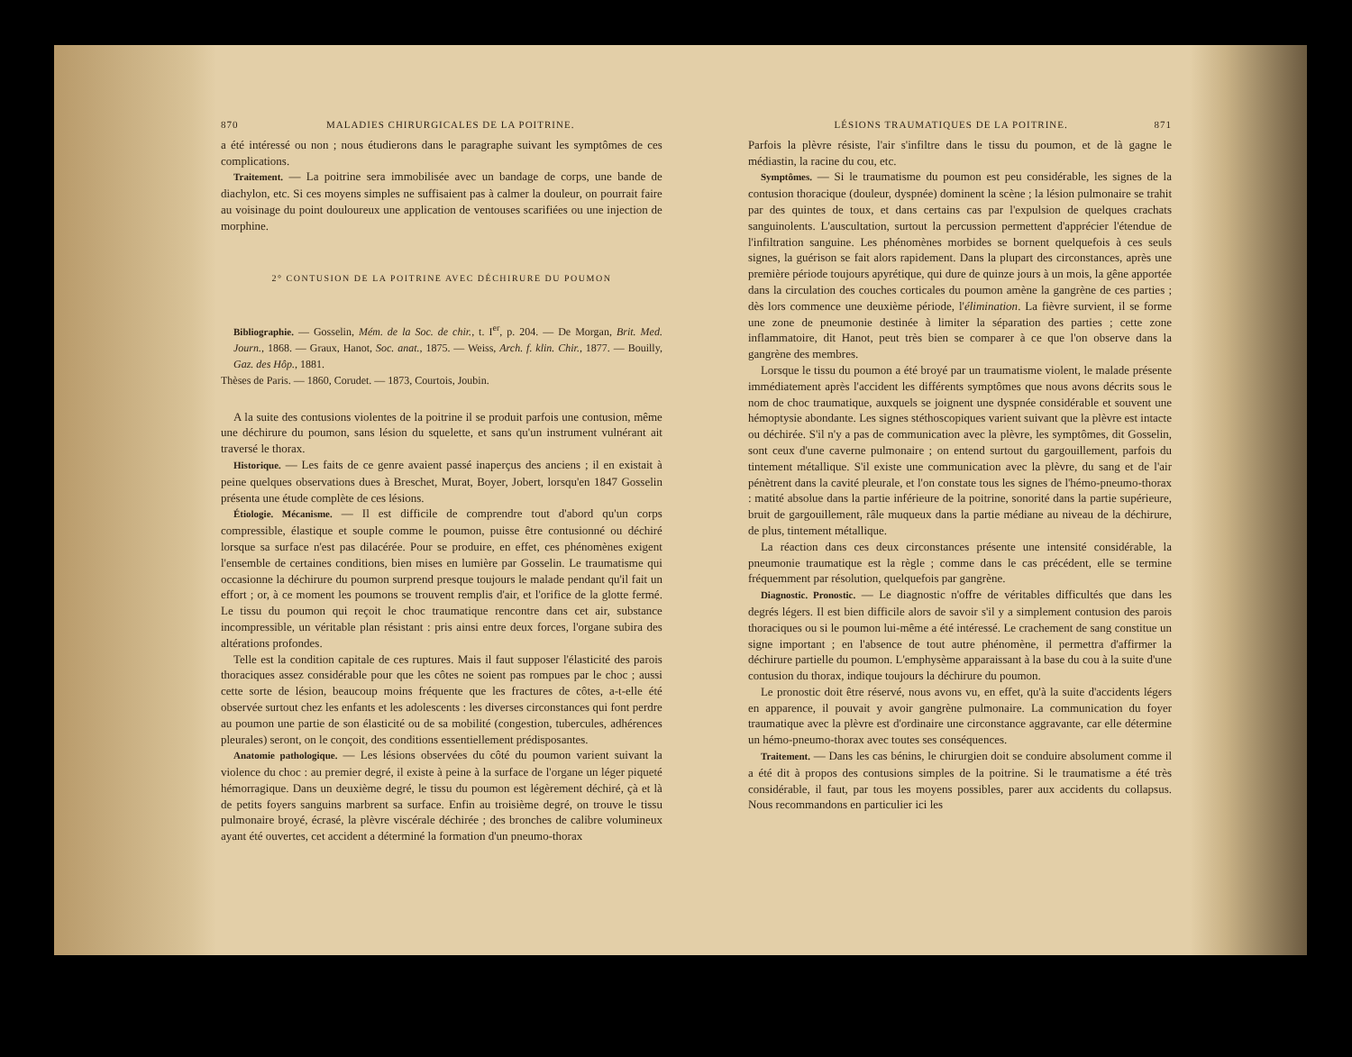870 MALADIES CHIRURGICALES DE LA POITRINE.
a été intéressé ou non ; nous étudierons dans le paragraphe suivant les symptômes de ces complications.
Traitement. — La poitrine sera immobilisée avec un bandage de corps, une bande de diachylon, etc. Si ces moyens simples ne suffisaient pas à calmer la douleur, on pourrait faire au voisinage du point douloureux une application de ventouses scarifiées ou une injection de morphine.
2° CONTUSION DE LA POITRINE AVEC DÉCHIRURE DU POUMON
Bibliographie. — Gosselin, Mém. de la Soc. de chir., t. I<sup>er</sup>, p. 204. — De Morgan, Brit. Med. Journ., 1868. — Graux, Hanot, Soc. anat., 1875. — Weiss, Arch. f. klin. Chir., 1877. — Bouilly, Gaz. des Hôp., 1881.
Thèses de Paris. — 1860, Corudet. — 1873, Courtois, Joubin.
A la suite des contusions violentes de la poitrine il se produit parfois une contusion, même une déchirure du poumon, sans lésion du squelette, et sans qu'un instrument vulnérant ait traversé le thorax.
Historique. — Les faits de ce genre avaient passé inaperçus des anciens ; il en existait à peine quelques observations dues à Breschet, Murat, Boyer, Jobert, lorsqu'en 1847 Gosselin présenta une étude complète de ces lésions.
Étiologie. Mécanisme. — Il est difficile de comprendre tout d'abord qu'un corps compressible, élastique et souple comme le poumon, puisse être contusionné ou déchiré lorsque sa surface n'est pas dilacérée. Pour se produire, en effet, ces phénomènes exigent l'ensemble de certaines conditions, bien mises en lumière par Gosselin. Le traumatisme qui occasionne la déchirure du poumon surprend presque toujours le malade pendant qu'il fait un effort ; or, à ce moment les poumons se trouvent remplis d'air, et l'orifice de la glotte fermé. Le tissu du poumon qui reçoit le choc traumatique rencontre dans cet air, substance incompressible, un véritable plan résistant : pris ainsi entre deux forces, l'organe subira des altérations profondes.
Telle est la condition capitale de ces ruptures. Mais il faut supposer l'élasticité des parois thoraciques assez considérable pour que les côtes ne soient pas rompues par le choc ; aussi cette sorte de lésion, beaucoup moins fréquente que les fractures de côtes, a-t-elle été observée surtout chez les enfants et les adolescents : les diverses circonstances qui font perdre au poumon une partie de son élasticité ou de sa mobilité (congestion, tubercules, adhérences pleurales) seront, on le conçoit, des conditions essentiellement prédisposantes.
Anatomie pathologique. — Les lésions observées du côté du poumon varient suivant la violence du choc : au premier degré, il existe à peine à la surface de l'organe un léger piqueté hémorragique. Dans un deuxième degré, le tissu du poumon est légèrement déchiré, çà et là de petits foyers sanguins marbrent sa surface. Enfin au troisième degré, on trouve le tissu pulmonaire broyé, écrasé, la plèvre viscérale déchirée ; des bronches de calibre volumineux ayant été ouvertes, cet accident a déterminé la formation d'un pneumo-thorax
LÉSIONS TRAUMATIQUES DE LA POITRINE. 871
Parfois la plèvre résiste, l'air s'infiltre dans le tissu du poumon, et de là gagne le médiastin, la racine du cou, etc.
Symptômes. — Si le traumatisme du poumon est peu considérable, les signes de la contusion thoracique (douleur, dyspnée) dominent la scène ; la lésion pulmonaire se trahit par des quintes de toux, et dans certains cas par l'expulsion de quelques crachats sanguinolents. L'auscultation, surtout la percussion permettent d'apprécier l'étendue de l'infiltration sanguine. Les phénomènes morbides se bornent quelquefois à ces seuls signes, la guérison se fait alors rapidement. Dans la plupart des circonstances, après une première période toujours apyrétique, qui dure de quinze jours à un mois, la gêne apportée dans la circulation des couches corticales du poumon amène la gangrène de ces parties ; dès lors commence une deuxième période, l'élimination. La fièvre survient, il se forme une zone de pneumonie destinée à limiter la séparation des parties ; cette zone inflammatoire, dit Hanot, peut très bien se comparer à ce que l'on observe dans la gangrène des membres.
Lorsque le tissu du poumon a été broyé par un traumatisme violent, le malade présente immédiatement après l'accident les différents symptômes que nous avons décrits sous le nom de choc traumatique, auxquels se joignent une dyspnée considérable et souvent une hémoptysie abondante. Les signes stéthoscopiques varient suivant que la plèvre est intacte ou déchirée. S'il n'y a pas de communication avec la plèvre, les symptômes, dit Gosselin, sont ceux d'une caverne pulmonaire ; on entend surtout du gargouillement, parfois du tintement métallique. S'il existe une communication avec la plèvre, du sang et de l'air pénètrent dans la cavité pleurale, et l'on constate tous les signes de l'hémo-pneumo-thorax : matité absolue dans la partie inférieure de la poitrine, sonorité dans la partie supérieure, bruit de gargouillement, râle muqueux dans la partie médiane au niveau de la déchirure, de plus, tintement métallique.
La réaction dans ces deux circonstances présente une intensité considérable, la pneumonie traumatique est la règle ; comme dans le cas précédent, elle se termine fréquemment par résolution, quelquefois par gangrène.
Diagnostic. Pronostic. — Le diagnostic n'offre de véritables difficultés que dans les degrés légers. Il est bien difficile alors de savoir s'il y a simplement contusion des parois thoraciques ou si le poumon lui-même a été intéressé. Le crachement de sang constitue un signe important ; en l'absence de tout autre phénomène, il permettra d'affirmer la déchirure partielle du poumon. L'emphysème apparaissant à la base du cou à la suite d'une contusion du thorax, indique toujours la déchirure du poumon.
Le pronostic doit être réservé, nous avons vu, en effet, qu'à la suite d'accidents légers en apparence, il pouvait y avoir gangrène pulmonaire. La communication du foyer traumatique avec la plèvre est d'ordinaire une circonstance aggravante, car elle détermine un hémo-pneumo-thorax avec toutes ses conséquences.
Traitement. — Dans les cas bénins, le chirurgien doit se conduire absolument comme il a été dit à propos des contusions simples de la poitrine. Si le traumatisme a été très considérable, il faut, par tous les moyens possibles, parer aux accidents du collapsus. Nous recommandons en particulier ici les